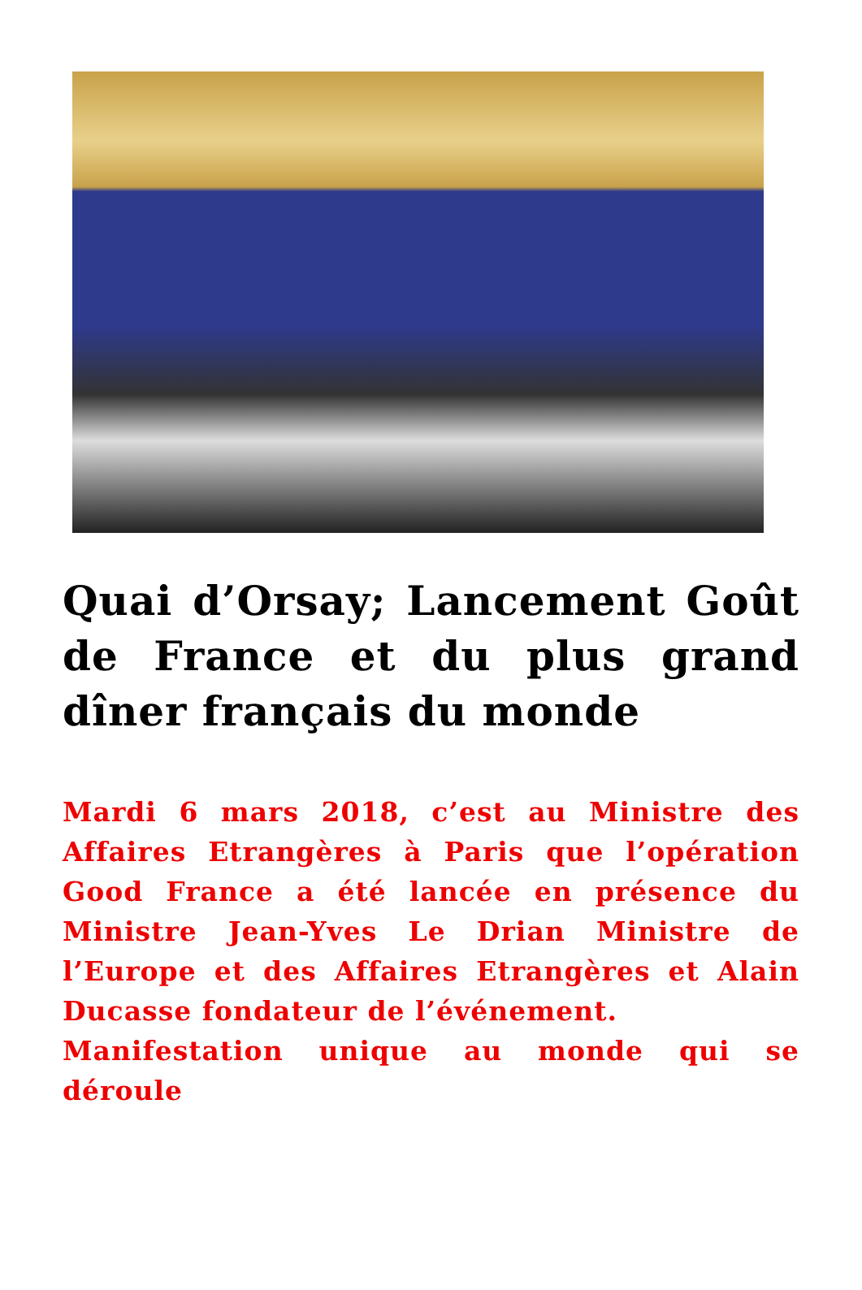Quai d’Orsay; Lancement Goût de France et du plus grand dîner français du monde
Mardi 6 mars 2018, c’est au Ministre des Affaires Etrangères à Paris que l’opération Good France a été lancée en présence du Ministre Jean-Yves Le Drian Ministre de l’Europe et des Affaires Etrangères et Alain Ducasse fondateur de l’événement.
Manifestation unique au monde qui se déroule